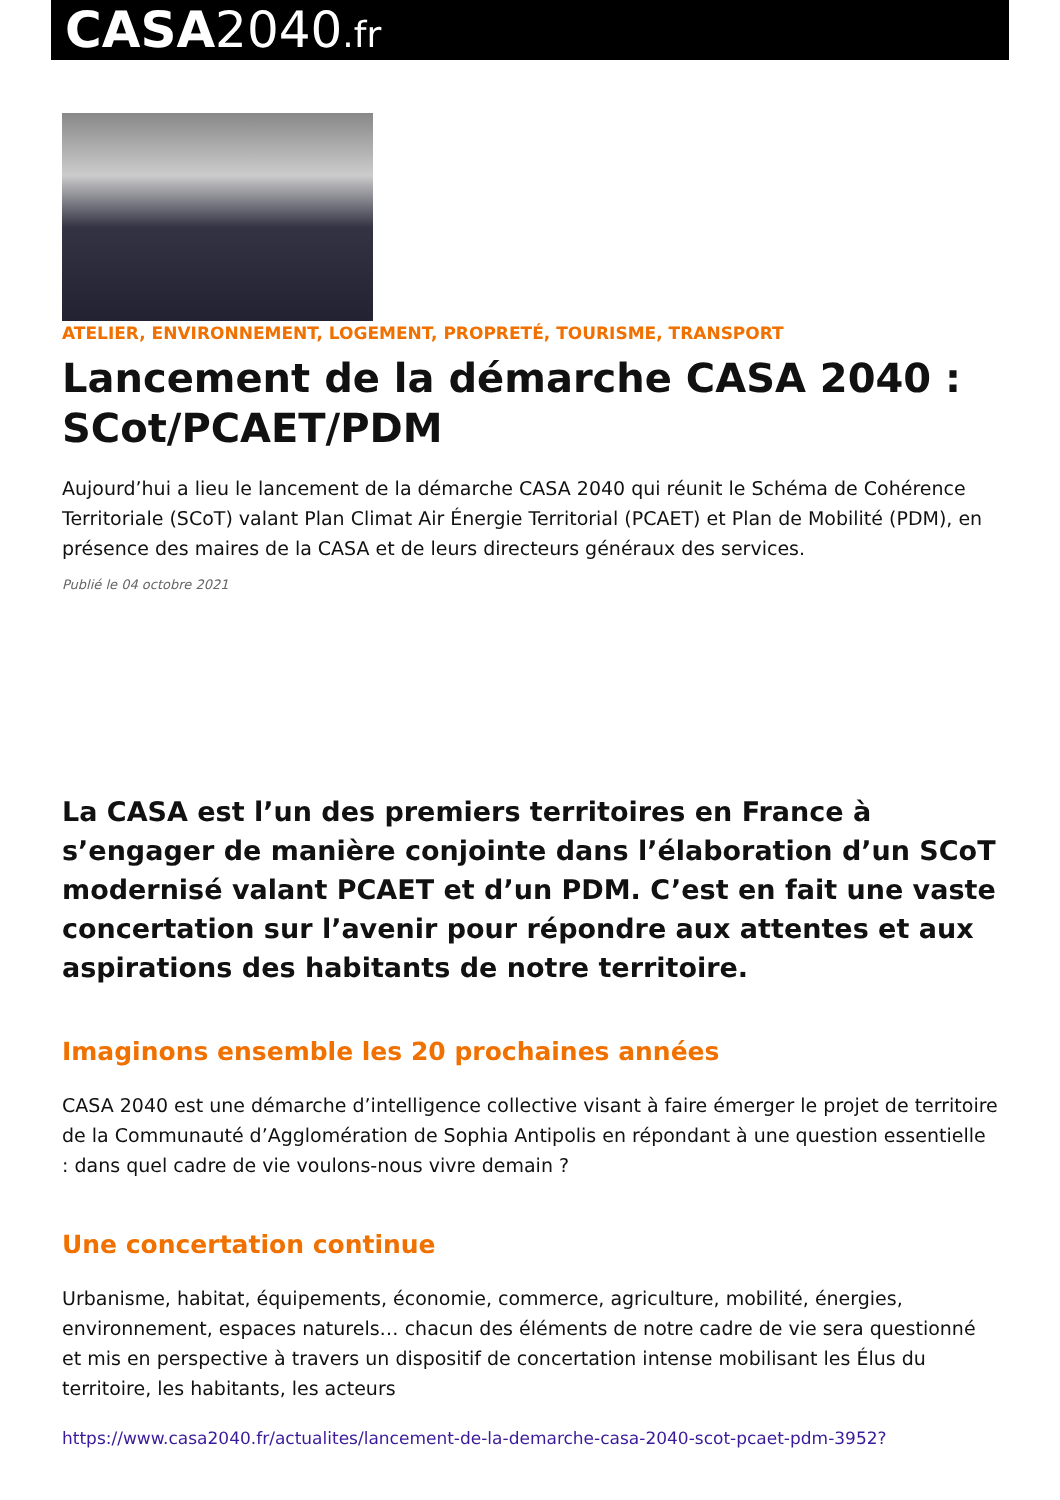CASA2040.fr
ATELIER, ENVIRONNEMENT, LOGEMENT, PROPRETÉ, TOURISME, TRANSPORT
Lancement de la démarche CASA 2040 : SCot/PCAET/PDM
Aujourd’hui a lieu le lancement de la démarche CASA 2040 qui réunit le Schéma de Cohérence Territoriale (SCoT) valant Plan Climat Air Énergie Territorial (PCAET) et Plan de Mobilité (PDM), en présence des maires de la CASA et de leurs directeurs généraux des services.
Publié le 04 octobre 2021
La CASA est l’un des premiers territoires en France à s’engager de manière conjointe dans l’élaboration d’un SCoT modernisé valant PCAET et d’un PDM. C’est en fait une vaste concertation sur l’avenir pour répondre aux attentes et aux aspirations des habitants de notre territoire.
Imaginons ensemble les 20 prochaines années
CASA 2040 est une démarche d’intelligence collective visant à faire émerger le projet de territoire de la Communauté d’Agglomération de Sophia Antipolis en répondant à une question essentielle : dans quel cadre de vie voulons-nous vivre demain ?
Une concertation continue
Urbanisme, habitat, équipements, économie, commerce, agriculture, mobilité, énergies, environnement, espaces naturels… chacun des éléments de notre cadre de vie sera questionné et mis en perspective à travers un dispositif de concertation intense mobilisant les Élus du territoire, les habitants, les acteurs
https://www.casa2040.fr/actualites/lancement-de-la-demarche-casa-2040-scot-pcaet-pdm-3952?